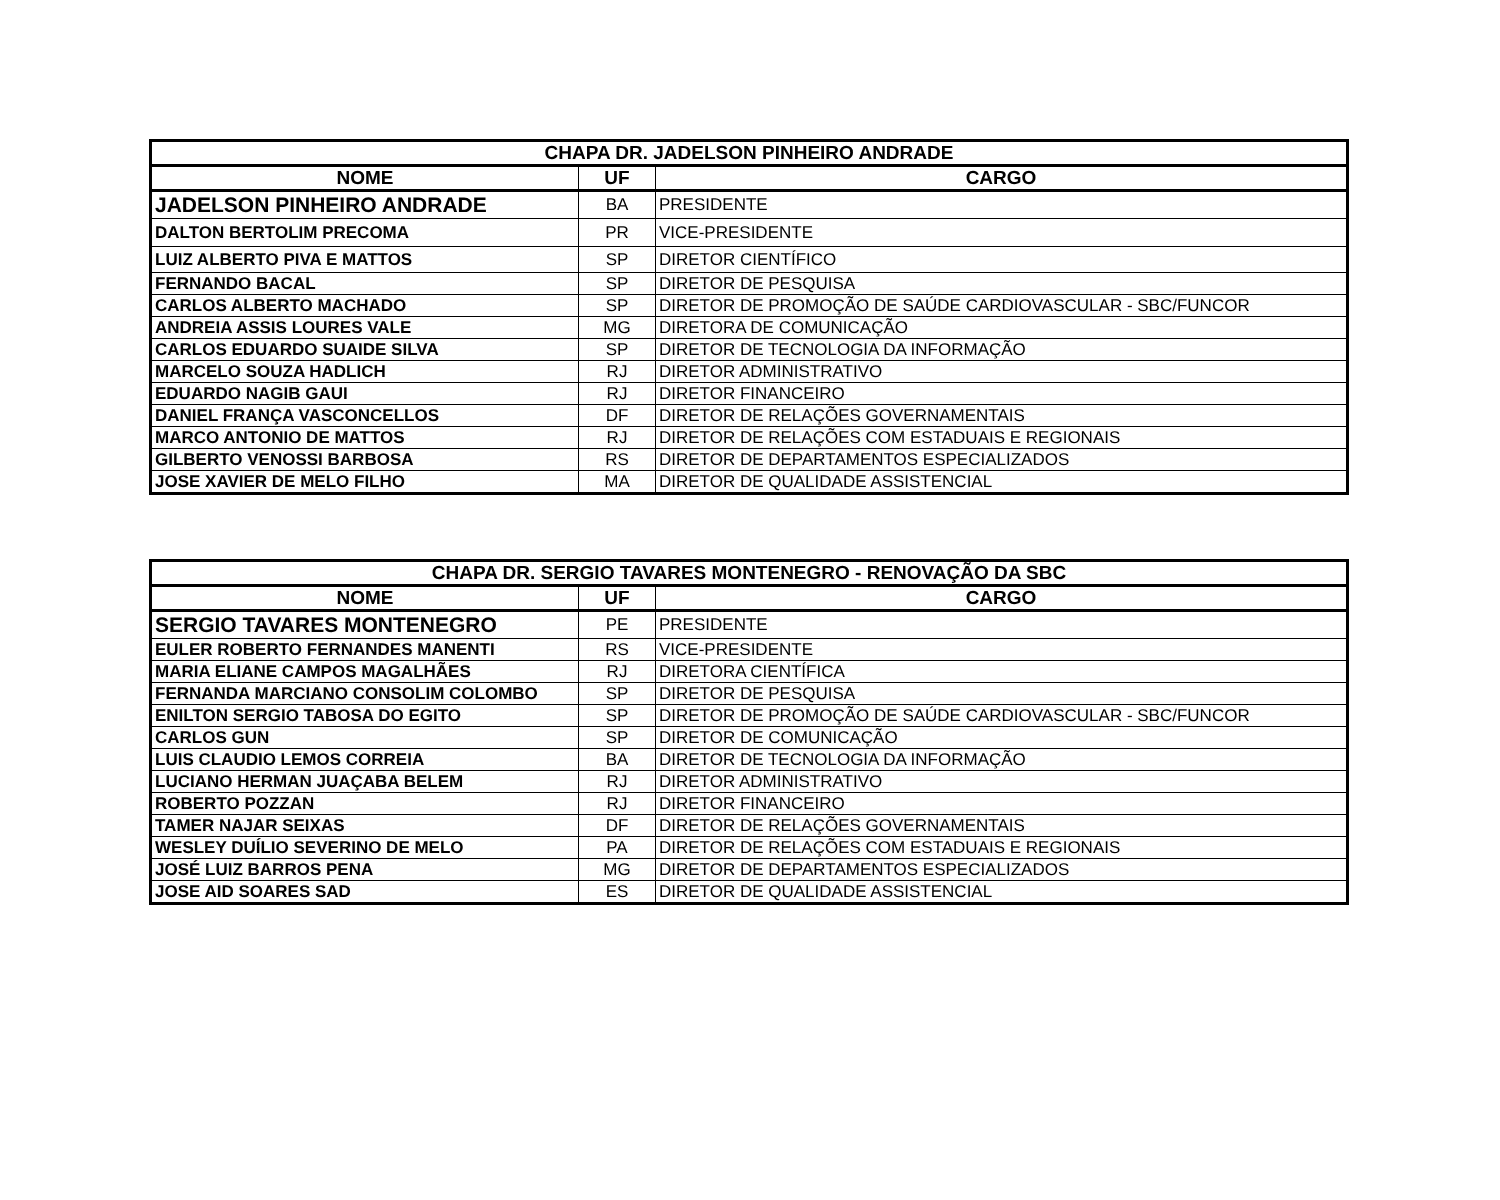| CHAPA DR. JADELSON PINHEIRO ANDRADE | | |
| --- | --- | --- |
| NOME | UF | CARGO |
| JADELSON PINHEIRO ANDRADE | BA | PRESIDENTE |
| DALTON BERTOLIM PRECOMA | PR | VICE-PRESIDENTE |
| LUIZ ALBERTO PIVA E MATTOS | SP | DIRETOR CIENTÍFICO |
| FERNANDO BACAL | SP | DIRETOR DE PESQUISA |
| CARLOS ALBERTO MACHADO | SP | DIRETOR DE PROMOÇÃO DE SAÚDE CARDIOVASCULAR - SBC/FUNCOR |
| ANDREIA ASSIS LOURES VALE | MG | DIRETORA DE COMUNICAÇÃO |
| CARLOS EDUARDO SUAIDE SILVA | SP | DIRETOR DE TECNOLOGIA DA INFORMAÇÃO |
| MARCELO SOUZA HADLICH | RJ | DIRETOR ADMINISTRATIVO |
| EDUARDO NAGIB GAUI | RJ | DIRETOR FINANCEIRO |
| DANIEL FRANÇA VASCONCELLOS | DF | DIRETOR DE RELAÇÕES GOVERNAMENTAIS |
| MARCO ANTONIO DE MATTOS | RJ | DIRETOR DE RELAÇÕES COM ESTADUAIS E REGIONAIS |
| GILBERTO VENOSSI BARBOSA | RS | DIRETOR DE DEPARTAMENTOS ESPECIALIZADOS |
| JOSE XAVIER DE MELO FILHO | MA | DIRETOR DE QUALIDADE ASSISTENCIAL |
| CHAPA DR. SERGIO TAVARES MONTENEGRO - RENOVAÇÃO DA SBC | | |
| --- | --- | --- |
| NOME | UF | CARGO |
| SERGIO TAVARES MONTENEGRO | PE | PRESIDENTE |
| EULER ROBERTO FERNANDES MANENTI | RS | VICE-PRESIDENTE |
| MARIA ELIANE CAMPOS MAGALHÃES | RJ | DIRETORA CIENTÍFICA |
| FERNANDA MARCIANO CONSOLIM COLOMBO | SP | DIRETOR DE PESQUISA |
| ENILTON SERGIO TABOSA DO EGITO | SP | DIRETOR DE PROMOÇÃO DE SAÚDE CARDIOVASCULAR - SBC/FUNCOR |
| CARLOS GUN | SP | DIRETOR DE COMUNICAÇÃO |
| LUIS CLAUDIO LEMOS CORREIA | BA | DIRETOR DE TECNOLOGIA DA INFORMAÇÃO |
| LUCIANO HERMAN JUAÇABA BELEM | RJ | DIRETOR ADMINISTRATIVO |
| ROBERTO POZZAN | RJ | DIRETOR FINANCEIRO |
| TAMER NAJAR SEIXAS | DF | DIRETOR DE RELAÇÕES GOVERNAMENTAIS |
| WESLEY DUÍLIO SEVERINO DE MELO | PA | DIRETOR DE RELAÇÕES COM ESTADUAIS E REGIONAIS |
| JOSÉ LUIZ BARROS PENA | MG | DIRETOR DE DEPARTAMENTOS ESPECIALIZADOS |
| JOSE AID SOARES SAD | ES | DIRETOR DE QUALIDADE ASSISTENCIAL |